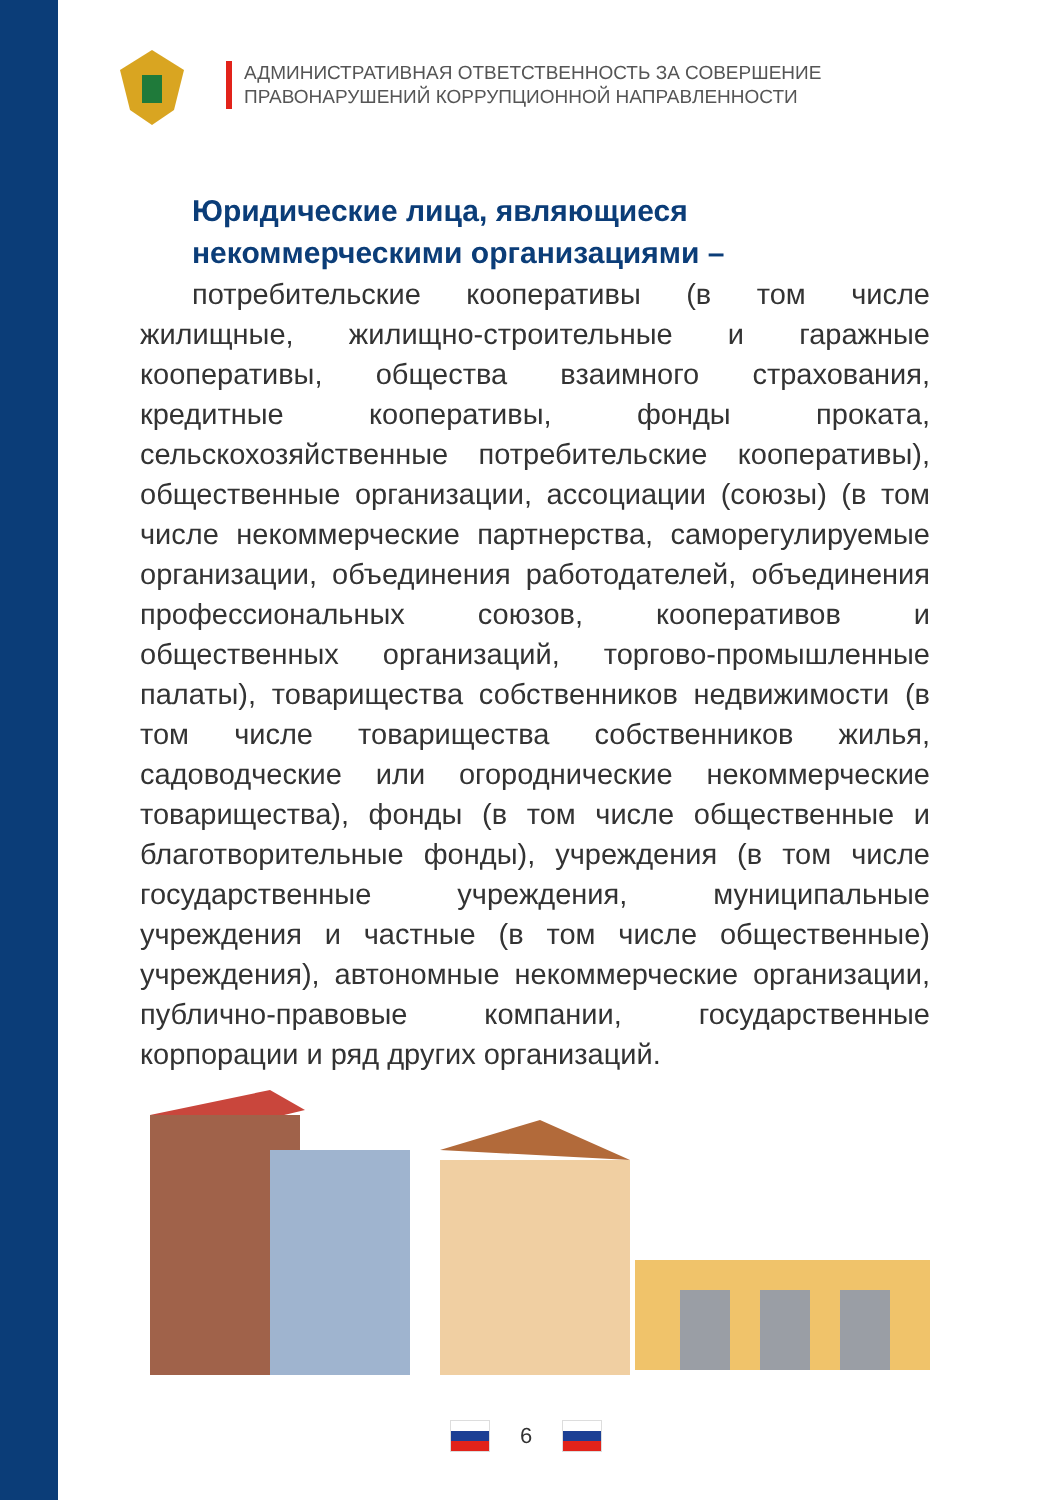АДМИНИСТРАТИВНАЯ ОТВЕТСТВЕННОСТЬ ЗА СОВЕРШЕНИЕ
ПРАВОНАРУШЕНИЙ КОРРУПЦИОННОЙ НАПРАВЛЕННОСТИ
Юридические лица, являющиеся
некоммерческими организациями –
потребительские кооперативы (в том числе жилищные, жилищно-строительные и гаражные кооперативы, общества взаимного страхования, кредитные кооперативы, фонды проката, сельскохозяйственные потребительские кооперативы), общественные организации, ассоциации (союзы) (в том числе некоммерческие партнерства, саморегулируемые организации, объединения работодателей, объединения профессиональных союзов, кооперативов и общественных организаций, торгово-промышленные палаты), товарищества собственников недвижимости (в том числе товарищества собственников жилья, садоводческие или огороднические некоммерческие товарищества), фонды (в том числе общественные и благотворительные фонды), учреждения (в том числе государственные учреждения, муниципальные учреждения и частные (в том числе общественные) учреждения), автономные некоммерческие организации, публично-правовые компании, государственные корпорации и ряд других организаций.
6